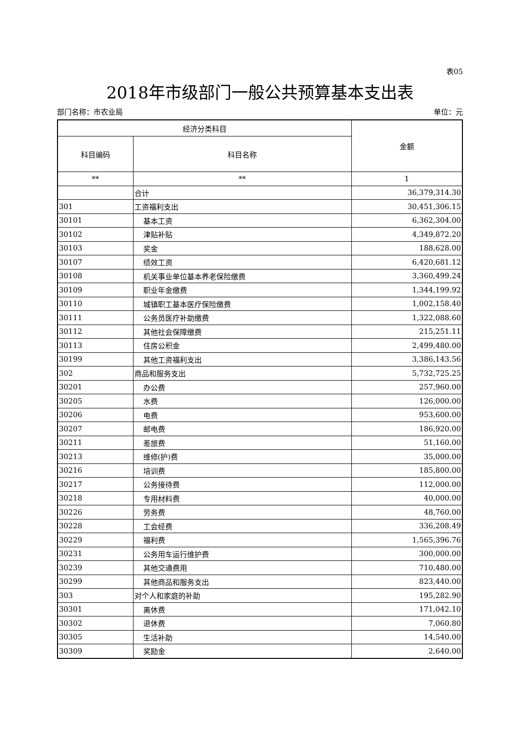表05
2018年市级部门一般公共预算基本支出表
部门名称：市农业局 单位：元
| 经济分类科目 | | 金额 |
| --- | --- | --- |
| 科目编码 | 科目名称 | |
| ** | ** | 1 |
| | 合计 | 36,379,314.30 |
| 301 | 工资福利支出 | 30,451,306.15 |
| 30101 | 基本工资 | 6,362,304.00 |
| 30102 | 津贴补贴 | 4,349,872.20 |
| 30103 | 奖金 | 188,628.00 |
| 30107 | 绩效工资 | 6,420,681.12 |
| 30108 | 机关事业单位基本养老保险缴费 | 3,360,499.24 |
| 30109 | 职业年金缴费 | 1,344,199.92 |
| 30110 | 城镇职工基本医疗保险缴费 | 1,002,158.40 |
| 30111 | 公务员医疗补助缴费 | 1,322,088.60 |
| 30112 | 其他社会保障缴费 | 215,251.11 |
| 30113 | 住房公积金 | 2,499,480.00 |
| 30199 | 其他工资福利支出 | 3,386,143.56 |
| 302 | 商品和服务支出 | 5,732,725.25 |
| 30201 | 办公费 | 257,960.00 |
| 30205 | 水费 | 126,000.00 |
| 30206 | 电费 | 953,600.00 |
| 30207 | 邮电费 | 186,920.00 |
| 30211 | 差旅费 | 51,160.00 |
| 30213 | 维修(护)费 | 35,000.00 |
| 30216 | 培训费 | 185,800.00 |
| 30217 | 公务接待费 | 112,000.00 |
| 30218 | 专用材料费 | 40,000.00 |
| 30226 | 劳务费 | 48,760.00 |
| 30228 | 工会经费 | 336,208.49 |
| 30229 | 福利费 | 1,565,396.76 |
| 30231 | 公务用车运行维护费 | 300,000.00 |
| 30239 | 其他交通费用 | 710,480.00 |
| 30299 | 其他商品和服务支出 | 823,440.00 |
| 303 | 对个人和家庭的补助 | 195,282.90 |
| 30301 | 离休费 | 171,042.10 |
| 30302 | 退休费 | 7,060.80 |
| 30305 | 生活补助 | 14,540.00 |
| 30309 | 奖励金 | 2,640.00 |